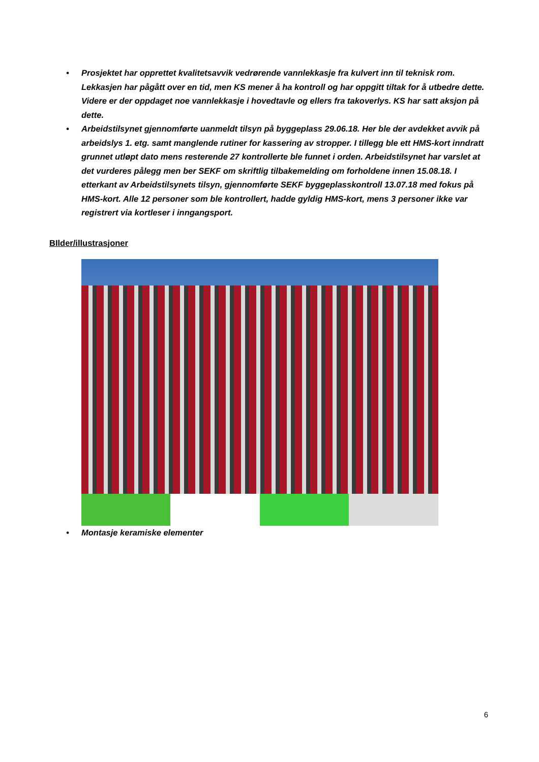• Prosjektet har opprettet kvalitetsavvik vedrørende vannlekkasje fra kulvert inn til teknisk rom. Lekkasjen har pågått over en tid, men KS mener å ha kontroll og har oppgitt tiltak for å utbedre dette. Videre er der oppdaget noe vannlekkasje i hovedtavle og ellers fra takoverlys. KS har satt aksjon på dette.
• Arbeidstilsynet gjennomførte uanmeldt tilsyn på byggeplass 29.06.18. Her ble der avdekket avvik på arbeidslys 1. etg. samt manglende rutiner for kassering av stropper. I tillegg ble ett HMS-kort inndratt grunnet utløpt dato mens resterende 27 kontrollerte ble funnet i orden. Arbeidstilsynet har varslet at det vurderes pålegg men ber SEKF om skriftlig tilbakemelding om forholdene innen 15.08.18. I etterkant av Arbeidstilsynets tilsyn, gjennomførte SEKF byggeplasskontroll 13.07.18 med fokus på HMS-kort. Alle 12 personer som ble kontrollert, hadde gyldig HMS-kort, mens 3 personer ikke var registrert via kortleser i inngangsport.
BIlder/illustrasjoner
• Montasje keramiske elementer
6